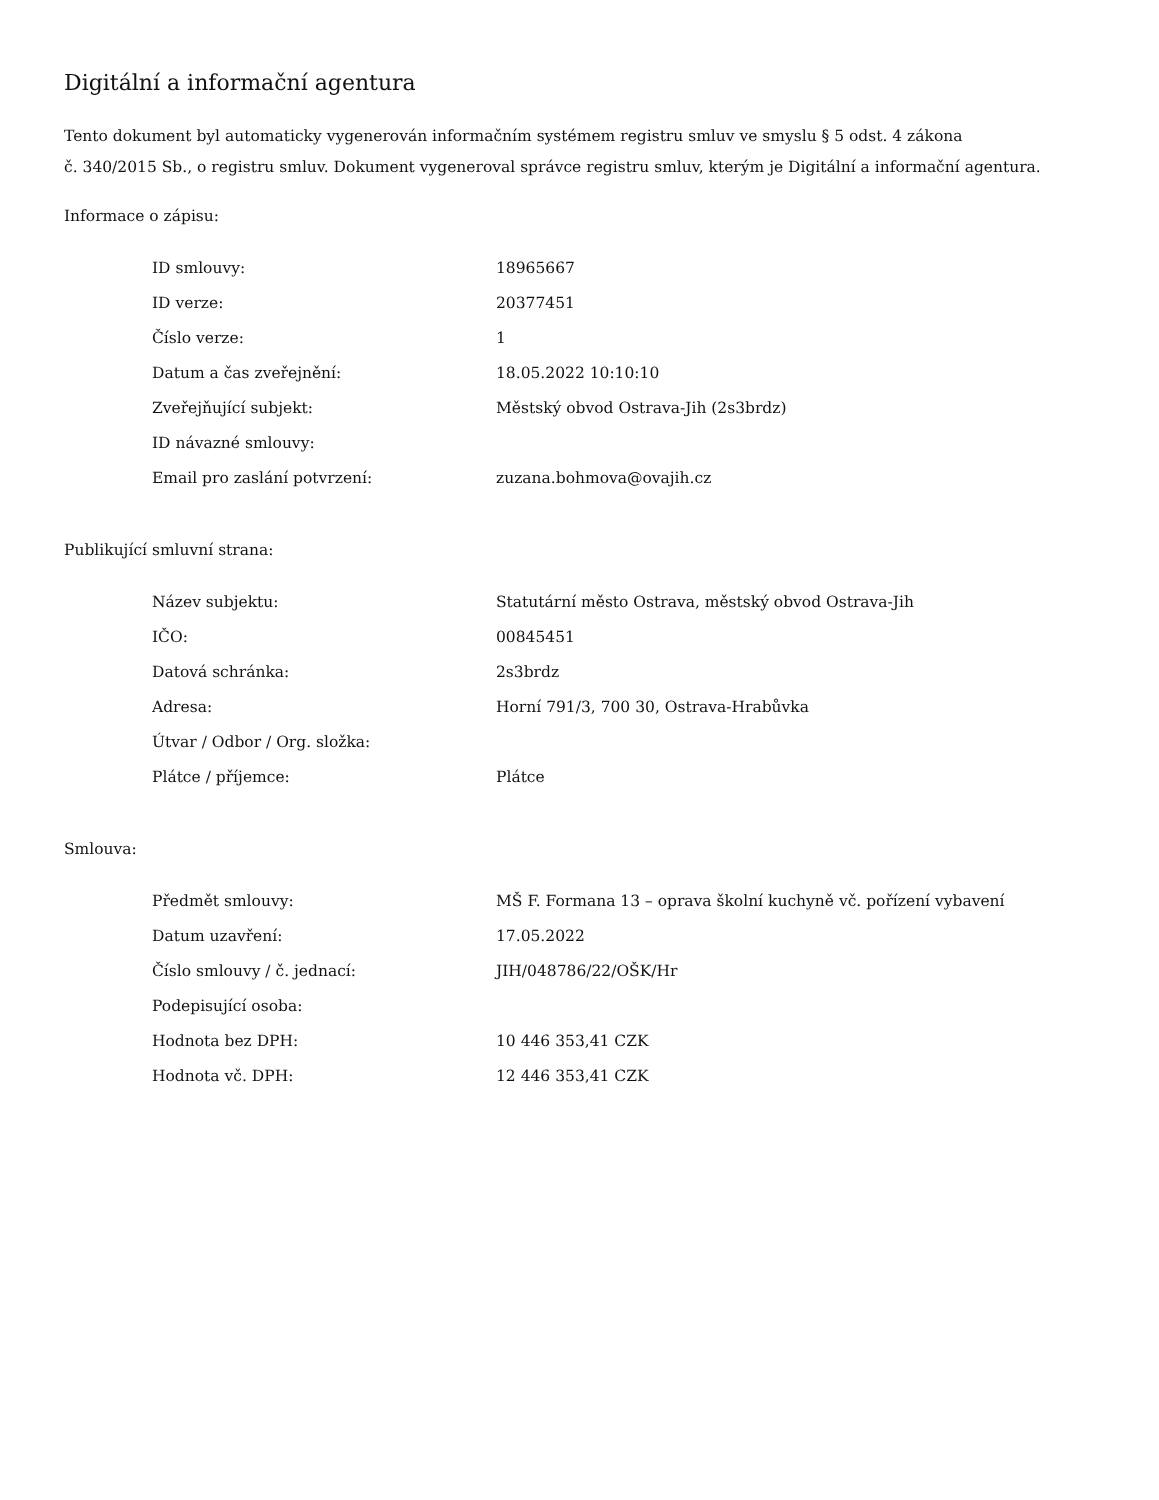Digitální a informační agentura
Tento dokument byl automaticky vygenerován informačním systémem registru smluv ve smyslu § 5 odst. 4 zákona
č. 340/2015 Sb., o registru smluv. Dokument vygeneroval správce registru smluv, kterým je Digitální a informační agentura.
Informace o zápisu:
| ID smlouvy: | 18965667 |
| ID verze: | 20377451 |
| Číslo verze: | 1 |
| Datum a čas zveřejnění: | 18.05.2022 10:10:10 |
| Zveřejňující subjekt: | Městský obvod Ostrava-Jih (2s3brdz) |
| ID návazné smlouvy: | |
| Email pro zaslání potvrzení: | zuzana.bohmova@ovajih.cz |
Publikující smluvní strana:
| Název subjektu: | Statutární město Ostrava, městský obvod Ostrava-Jih |
| IČO: | 00845451 |
| Datová schránka: | 2s3brdz |
| Adresa: | Horní 791/3, 700 30, Ostrava-Hrabůvka |
| Útvar / Odbor / Org. složka: | |
| Plátce / příjemce: | Plátce |
Smlouva:
| Předmět smlouvy: | MŠ F. Formana 13 – oprava školní kuchyně vč. pořízení vybavení |
| Datum uzavření: | 17.05.2022 |
| Číslo smlouvy / č. jednací: | JIH/048786/22/OŠK/Hr |
| Podepisující osoba: | |
| Hodnota bez DPH: | 10 446 353,41 CZK |
| Hodnota vč. DPH: | 12 446 353,41 CZK |